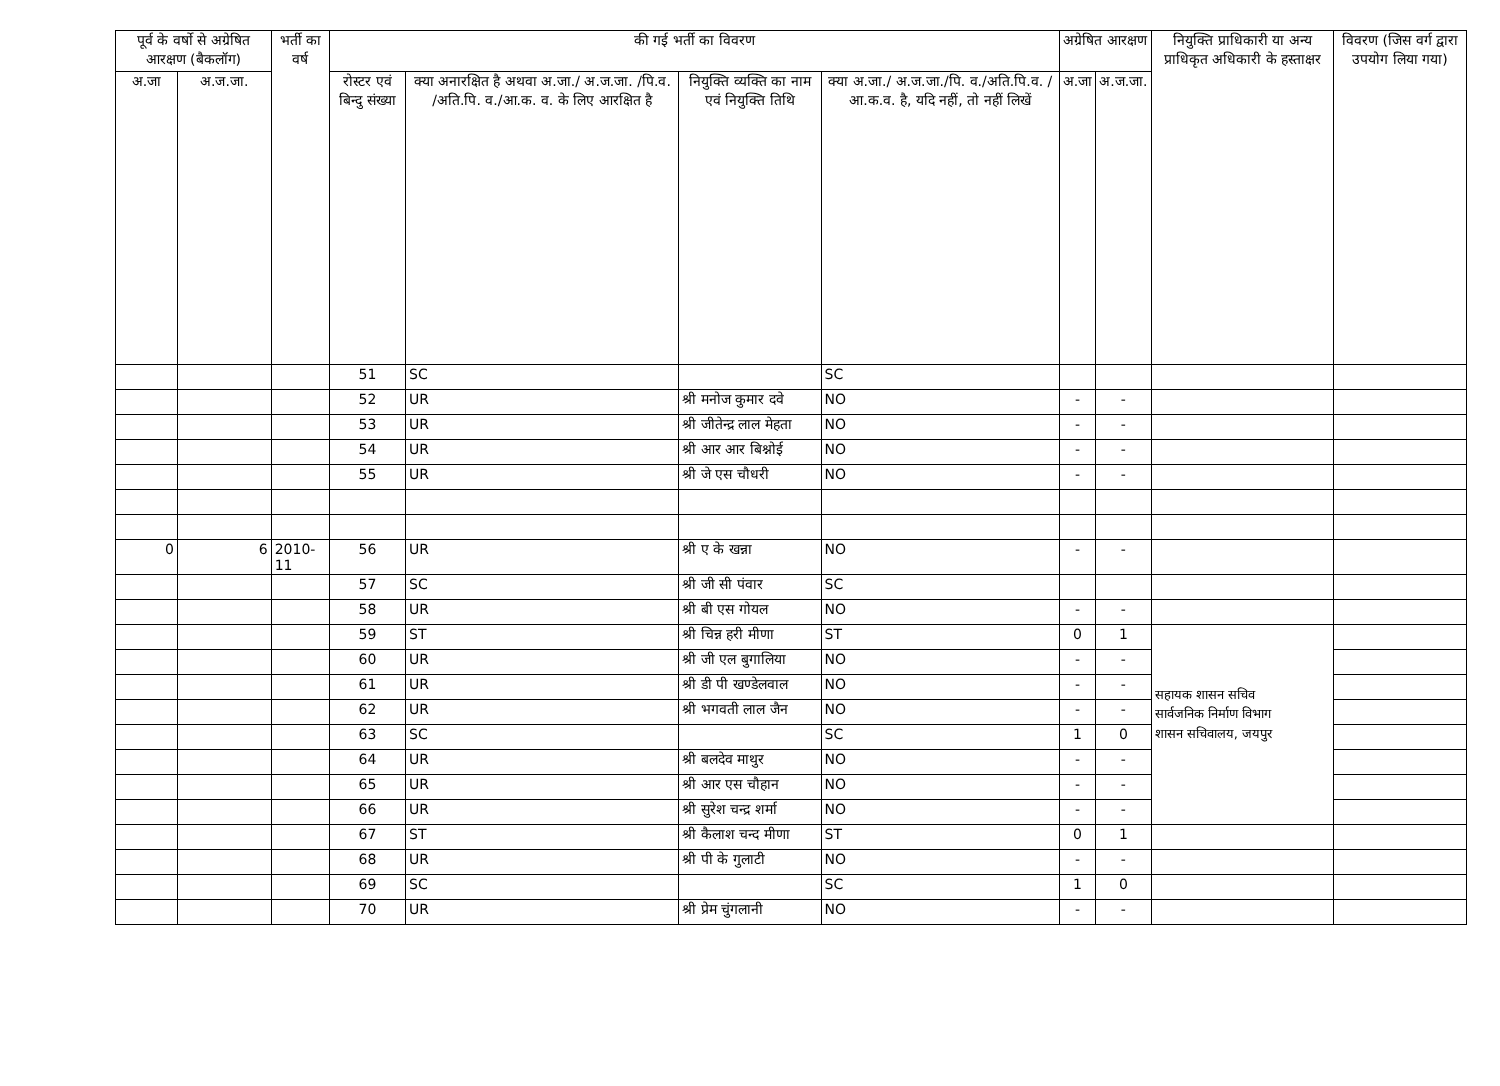| पूर्व के वर्षो से अग्रेषित आरक्षण (बैकलॉग) | | भर्ती का वर्ष | की गई भर्ती का विवरण | | | | अग्रेषित आरक्षण | | नियुक्ति प्राधिकारी या अन्य प्राधिकृत अधिकारी के हस्ताक्षर | विवरण (जिस वर्ग द्वारा उपयोग लिया गया) |
| --- | --- | --- | --- | --- | --- | --- | --- | --- | --- | --- |
| अ.जा | अ.ज.जा. | | रोस्टर एवं बिन्दु संख्या | क्या अनारक्षित है अथवा अ.जा./ अ.ज.जा. /पि.व. /अति.पि. व./आ.क. व. के लिए आरक्षित है | नियुक्ति व्यक्ति का नाम एवं नियुक्ति तिथि | क्या अ.जा./ अ.ज.जा./पि. व./अति.पि.व. /आ.क.व. है, यदि नहीं, तो नहीं लिखें | अ.जा | अ.ज.जा. | | |
| | | | 51 | SC | | SC | | | | |
| | | | 52 | UR | श्री मनोज कुमार दवे | NO | - | - | | |
| | | | 53 | UR | श्री जीतेन्द्र लाल मेहता | NO | - | - | | |
| | | | 54 | UR | श्री आर आर बिश्नोई | NO | - | - | | |
| | | | 55 | UR | श्री जे एस चौधरी | NO | - | - | | |
| 0 | 6 | 2010-11 | 56 | UR | श्री ए के खन्ना | NO | - | - | | |
| | | | 57 | SC | श्री जी सी पंवार | SC | | | | |
| | | | 58 | UR | श्री बी एस गोयल | NO | - | - | | |
| | | | 59 | ST | श्री चिन्न हरी मीणा | ST | 0 | 1 | सहायक शासन सचिव सार्वजनिक निर्माण विभाग शासन सचिवालय, जयपुर | |
| | | | 60 | UR | श्री जी एल बुगालिया | NO | - | - | | |
| | | | 61 | UR | श्री डी पी खण्डेलवाल | NO | - | - | | |
| | | | 62 | UR | श्री भगवती लाल जैन | NO | - | - | | |
| | | | 63 | SC | | SC | 1 | 0 | | |
| | | | 64 | UR | श्री बलदेव माथुर | NO | - | - | | |
| | | | 65 | UR | श्री आर एस चौहान | NO | - | - | | |
| | | | 66 | UR | श्री सुरेश चन्द्र शर्मा | NO | - | - | | |
| | | | 67 | ST | श्री कैलाश चन्द मीणा | ST | 0 | 1 | | |
| | | | 68 | UR | श्री पी के गुलाटी | NO | - | - | | |
| | | | 69 | SC | | SC | 1 | 0 | | |
| | | | 70 | UR | श्री प्रेम चुंगलानी | NO | - | - | | |